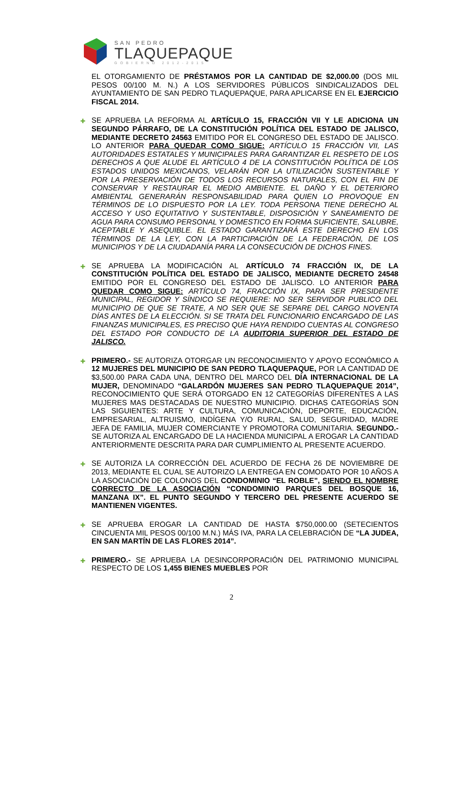SAN PEDRO
TLAQUEPAQUE
GOBIERNO 2012-2015
EL OTORGAMIENTO DE PRÉSTAMOS POR LA CANTIDAD DE $2,000.00 (DOS MIL PESOS 00/100 M. N.) A LOS SERVIDORES PÚBLICOS SINDICALIZADOS DEL AYUNTAMIENTO DE SAN PEDRO TLAQUEPAQUE, PARA APLICARSE EN EL EJERCICIO FISCAL 2014.
✚ SE APRUEBA LA REFORMA AL ARTÍCULO 15, FRACCIÓN VII Y LE ADICIONA UN SEGUNDO PÁRRAFO, DE LA CONSTITUCIÓN POLÍTICA DEL ESTADO DE JALISCO, MEDIANTE DECRETO 24563 EMITIDO POR EL CONGRESO DEL ESTADO DE JALISCO. LO ANTERIOR PARA QUEDAR COMO SIGUE: ARTÍCULO 15 FRACCIÓN VII, LAS AUTORIDADES ESTATALES Y MUNICIPALES PARA GARANTIZAR EL RESPETO DE LOS DERECHOS A QUE ALUDE EL ARTÍCULO 4 DE LA CONSTITUCIÓN POLÍTICA DE LOS ESTADOS UNIDOS MEXICANOS, VELARÁN POR LA UTILIZACIÓN SUSTENTABLE Y POR LA PRESERVACIÓN DE TODOS LOS RECURSOS NATURALES, CON EL FIN DE CONSERVAR Y RESTAURAR EL MEDIO AMBIENTE. EL DAÑO Y EL DETERIORO AMBIENTAL GENERARÁN RESPONSABILIDAD PARA QUIEN LO PROVOQUE EN TÉRMINOS DE LO DISPUESTO POR LA LEY. TODA PERSONA TIENE DERECHO AL ACCESO Y USO EQUITATIVO Y SUSTENTABLE, DISPOSICIÓN Y SANEAMIENTO DE AGUA PARA CONSUMO PERSONAL Y DOMESTICO EN FORMA SUFICIENTE, SALUBRE, ACEPTABLE Y ASEQUIBLE. EL ESTADO GARANTIZARÁ ESTE DERECHO EN LOS TÉRMINOS DE LA LEY, CON LA PARTICIPACIÓN DE LA FEDERACIÓN, DE LOS MUNICIPIOS Y DE LA CIUDADANÍA PARA LA CONSECUCIÓN DE DICHOS FINES.
✚ SE APRUEBA LA MODIFICACIÓN AL ARTÍCULO 74 FRACCIÓN IX, DE LA CONSTITUCIÓN POLÍTICA DEL ESTADO DE JALISCO, MEDIANTE DECRETO 24548 EMITIDO POR EL CONGRESO DEL ESTADO DE JALISCO. LO ANTERIOR PARA QUEDAR COMO SIGUE: ARTÍCULO 74, FRACCIÓN IX, PARA SER PRESIDENTE MUNICIPAL, REGIDOR Y SÍNDICO SE REQUIERE: NO SER SERVIDOR PUBLICO DEL MUNICIPIO DE QUE SE TRATE, A NO SER QUE SE SEPARE DEL CARGO NOVENTA DÍAS ANTES DE LA ELECCIÓN. SI SE TRATA DEL FUNCIONARIO ENCARGADO DE LAS FINANZAS MUNICIPALES, ES PRECISO QUE HAYA RENDIDO CUENTAS AL CONGRESO DEL ESTADO POR CONDUCTO DE LA AUDITORIA SUPERIOR DEL ESTADO DE JALISCO.
✚ PRIMERO.- SE AUTORIZA OTORGAR UN RECONOCIMIENTO Y APOYO ECONÓMICO A 12 MUJERES DEL MUNICIPIO DE SAN PEDRO TLAQUEPAQUE, POR LA CANTIDAD DE $3,500.00 PARA CADA UNA, DENTRO DEL MARCO DEL DÍA INTERNACIONAL DE LA MUJER, DENOMINADO “GALARDÓN MUJERES SAN PEDRO TLAQUEPAQUE 2014”, RECONOCIMIENTO QUE SERÁ OTORGADO EN 12 CATEGORÍAS DIFERENTES A LAS MUJERES MAS DESTACADAS DE NUESTRO MUNICIPIO. DICHAS CATEGORÍAS SON LAS SIGUIENTES: ARTE Y CULTURA, COMUNICACIÓN, DEPORTE, EDUCACIÓN, EMPRESARIAL, ALTRUISMO, INDÍGENA Y/O RURAL, SALUD, SEGURIDAD, MADRE JEFA DE FAMILIA, MUJER COMERCIANTE Y PROMOTORA COMUNITARIA. SEGUNDO.- SE AUTORIZA AL ENCARGADO DE LA HACIENDA MUNICIPAL A EROGAR LA CANTIDAD ANTERIORMENTE DESCRITA PARA DAR CUMPLIMIENTO AL PRESENTE ACUERDO.
✚ SE AUTORIZA LA CORRECCIÓN DEL ACUERDO DE FECHA 26 DE NOVIEMBRE DE 2013, MEDIANTE EL CUAL SE AUTORIZO LA ENTREGA EN COMODATO POR 10 AÑOS A LA ASOCIACIÓN DE COLONOS DEL CONDOMINIO “EL ROBLE”, SIENDO EL NOMBRE CORRECTO DE LA ASOCIACIÓN “CONDOMINIO PARQUES DEL BOSQUE 16, MANZANA IX”. EL PUNTO SEGUNDO Y TERCERO DEL PRESENTE ACUERDO SE MANTIENEN VIGENTES.
✚ SE APRUEBA EROGAR LA CANTIDAD DE HASTA $750,000.00 (SETECIENTOS CINCUENTA MIL PESOS 00/100 M.N.) MÁS IVA, PARA LA CELEBRACIÓN DE “LA JUDEA, EN SAN MARTÍN DE LAS FLORES 2014”.
✚ PRIMERO.- SE APRUEBA LA DESINCORPORACIÓN DEL PATRIMONIO MUNICIPAL RESPECTO DE LOS 1,455 BIENES MUEBLES POR
2